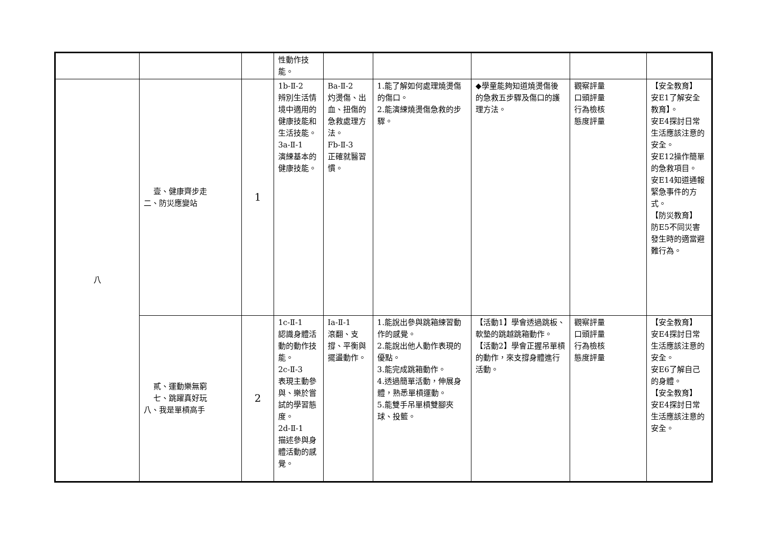| | | | 性動作技 能。 | | | | | |
| 八 | 壹、健康齊步走 二、防災應變站 | 1 | 1b-Ⅱ-2 辨別生活情境中適用的健康技能和生活技能。 3a-Ⅱ-1 演練基本的健康技能。 | Ba-Ⅱ-2 灼燙傷、出血、扭傷的急救處理方法。 Fb-Ⅱ-3 正確就醫習慣。 | 1.能了解如何處理燒燙傷的傷口。 2.能演練燒燙傷急救的步驟。 | ◆學童能夠知道燒燙傷後的急救五步驟及傷口的護理方法。 | 觀察評量 口頭評量 行為檢核 態度評量 | 【安全教育】 安E1了解安全教育】。 安E4探討日常生活應該注意的安全。 安E12操作簡單的急救項目。 安E14知道通報緊急事件的方式。 【防災教育】 防E5不同災害發生時的適當避難行為。 |
| | 貳、運動樂無窮 七、跳躍真好玩 八、我是單槓高手 | 2 | 1c-Ⅱ-1 認識身體活動的動作技能。 2c-Ⅱ-3 表現主動參與、樂於嘗試的學習態度。 2d-Ⅱ-1 描述參與身體活動的感覺。 | Ia-Ⅱ-1 滾翻、支撐、平衡與擺盪動作。 | 1.能說出參與跳箱練習動作的感覺。 2.能說出他人動作表現的優點。 3.能完成跳箱動作。 4.透過簡單活動，伸展身體，熟悉單槓運動。 5.能雙手吊單槓雙腳夾球、投籃。 | 【活動1】學會透過跳板、軟墊的跳越跳箱動作。 【活動2】學會正握吊單槓的動作，來支撐身體進行活動。 | 觀察評量 口頭評量 行為檢核 態度評量 | 【安全教育】 安E4探討日常生活應該注意的安全。 安E6了解自己的身體。 【安全教育】 安E4探討日常生活應該注意的安全。 |